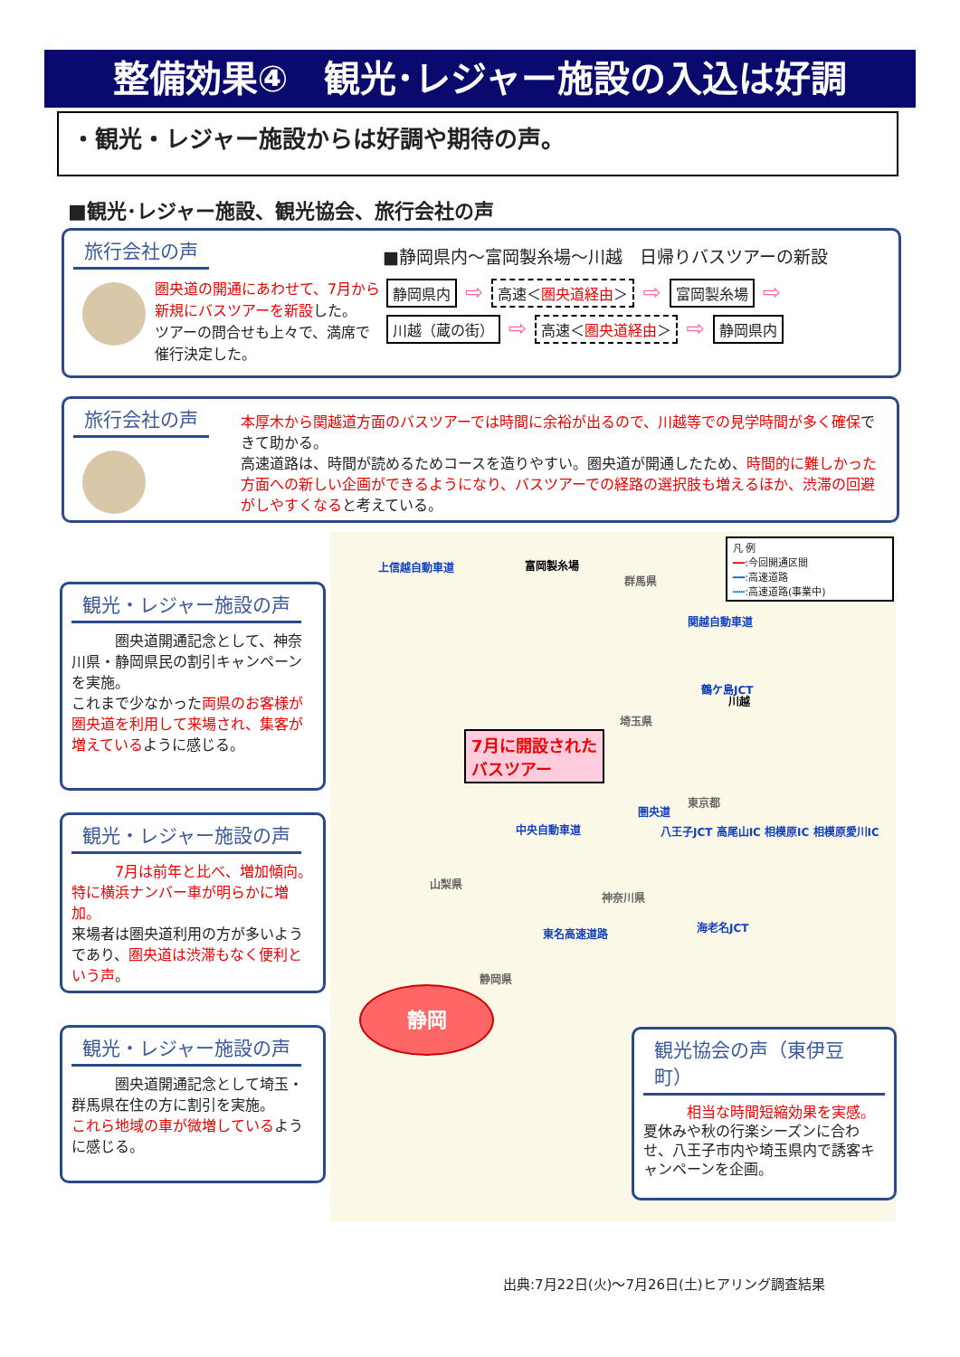整備効果④　観光･レジャー施設の入込は好調
・観光・レジャー施設からは好調や期待の声。
■観光･レジャー施設、観光協会、旅行会社の声
旅行会社の声
圏央道の開通にあわせて、7月から新規にバスツアーを新設した。
ツアーの問合せも上々で、満席で催行決定した。
■静岡県内～富岡製糸場～川越　日帰りバスツアーの新設
静岡県内 ⇨ 高速＜圏央道経由＞ ⇨ 富岡製糸場 ⇨
川越（蔵の街） ⇨ 高速＜圏央道経由＞ ⇨ 静岡県内
旅行会社の声
本厚木から関越道方面のバスツアーでは時間に余裕が出るので、川越等での見学時間が多く確保できて助かる。
高速道路は、時間が読めるためコースを造りやすい。圏央道が開通したため、時間的に難しかった方面への新しい企画ができるようになり、バスツアーでの経路の選択肢も増えるほか、渋滞の回避がしやすくなると考えている。
上信越自動車道 富岡製糸場
群馬県
埼玉県
関越自動車道
鶴ケ島JCT
川越
7月に開設された
バスツアー
圏央道
東京都
中央自動車道
八王子JCT 高尾山IC 相模原IC 相模原愛川IC
山梨県
神奈川県
東名高速道路 海老名JCT
静岡県
静岡
凡 例
━━:今回開通区間
━━:高速道路
┅┅:高速道路(事業中)
観光・レジャー施設の声
　　　圏央道開通記念として、神奈川県・静岡県民の割引キャンペーンを実施。
これまで少なかった両県のお客様が圏央道を利用して来場され、集客が増えているように感じる。
観光・レジャー施設の声
　　　7月は前年と比べ、増加傾向。特に横浜ナンバー車が明らかに増加。
来場者は圏央道利用の方が多いようであり、圏央道は渋滞もなく便利という声。
観光・レジャー施設の声
　　　圏央道開通記念として埼玉・群馬県在住の方に割引を実施。
これら地域の車が微増しているように感じる。
観光協会の声（東伊豆町）
　　　相当な時間短縮効果を実感。
夏休みや秋の行楽シーズンに合わせ、八王子市内や埼玉県内で誘客キャンペーンを企画。
出典:7月22日(火)～7月26日(土)ヒアリング調査結果